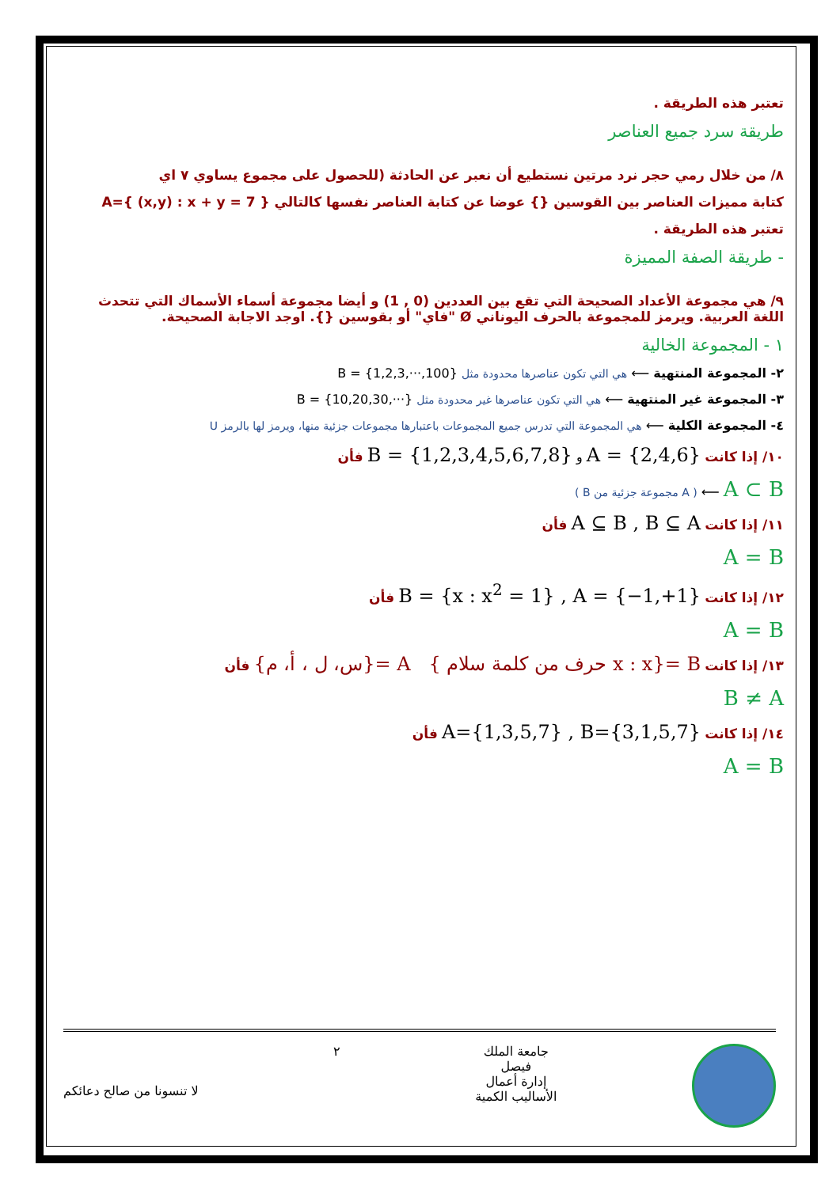تعتبر هذه الطريقة .
طريقة سرد جميع العناصر
٨/ من خلال رمي حجر نرد مرتين نستطيع أن نعبر عن الحادثة (للحصول على مجموع يساوي ٧ اي
كتابة مميزات العناصر بين القوسين {} عوضا عن كتابة العناصر نفسها كالتالي A={ (x,y) : x + y = 7 }
تعتبر هذه الطريقة .
- طريقة الصفة المميزة
٩/ هي مجموعة الأعداد الصحيحة التي تقع بين العددين (0 , 1) و أيضا مجموعة أسماء الأسماك التي تتحدث اللغة العربية. ويرمز للمجموعة بالحرف اليوناني Ø "فاي" أو بقوسين {}. اوجد الاجابة الصحيحة.
١ - المجموعة الخالية
٢- المجموعة المنتهية ⟵ هي التي تكون عناصرها محدودة مثل B = {1,2,3,···,100}
٣- المجموعة غير المنتهية ⟵ هي التي تكون عناصرها غير محدودة مثل B = {10,20,30,···}
٤- المجموعة الكلية ⟵ هي المجموعة التي تدرس جميع المجموعات باعتبارها مجموعات جزئية منها، ويرمز لها بالرمز U
١٠/ إذا كانت A = {2,4,6} و B = {1,2,3,4,5,6,7,8} فأن
A ⊂ B ⟵ ( A مجموعة جزئية من B )
١١/ إذا كانت A ⊆ B , B ⊆ A فأن
A = B
١٢/ إذا كانت B = {x : x<sup>2</sup> = 1} , A = {−1,+1} فأن
A = B
١٣/ إذا كانت B ={x : x حرف من كلمة سلام } A ={س، ل ، أ، م} فأن
B ≠ A
١٤/ إذا كانت A={1,3,5,7} , B={3,1,5,7} فأن
A = B
جامعة الملك
فيصل
إدارة أعمال
الأساليب الكمية
٢
لا تنسونا من صالح دعائكم